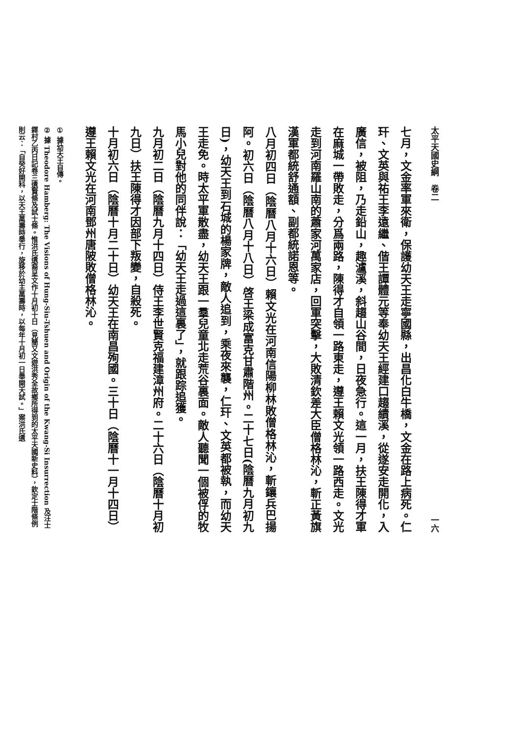太平天國史綱　卷二 一六
七月，文金率軍來衛，保護幼天王走寧國縣，出昌化白牛橋，文金在路上病死。仁玕、文英與祐王李遠繼、偕王譚體元等奉幼天王經建口趨績溪，從遂安走開化，入廣信，被阻，乃走鉛山，趣瀘溪，斜趨山谷間，日夜急行。這一月，扶王陳得才軍在麻城一帶敗走，分爲兩路，陳得才自領一路東走，遵王賴文光領一路西走。文光走到河南羅山南的蕭家河萬家店，回軍突擊，大敗清欽差大臣僧格林沁，斬正黃旗漢軍都統舒通額、副都統諾恩等。
八月初四日（陰曆八月十六日）賴文光在河南信陽柳林敗僧格林沁，斬鑲兵巴揚阿。初六日（陰曆八月十八日）啓王梁成富克甘肅階州。二十七日(陰曆九月初九日)，幼天王到石城的楊家牌，敵人追到，乘夜來襲，仁玕、文英都被執，而幼天王走免。時太平軍散盡，幼天王跟一羣兒童北走荒谷裏面。敵人聽聞一個被俘的牧馬小兒對他的同伴說：「幼天王走過這裏了」，就跟踪追獲。
九月初二日（陰曆九月十四日）侍王李世賢克福建漳州府。二十六日（陰曆十月初九日）扶王陳得才因部下叛變，自殺死。
十月初六日（陰曆十月二十日）幼天王在南昌殉國。三十日（陰曆十一月十四日）遵王賴文光在河南鄧州唐陂敗僧格林沁。
① 據幼天王自傳。
② 據 Theodore Hamberg: The Visions of Hung-Siu-Tshuen and Origin of the Kwang-Si Insurrection 及汪士鐸村乙丙日記卷三遺賢條及試士條。惟洪氏遺裔呈文作十月初十日（見簡又文遊洪秀全故鄉所得到的太平天國新史料），欽定士階條例則云：「自癸好開科，以天王萬壽時舉行，旋移於幼主萬壽時，以每年十月初一日舉開天試。」案洪氏遺